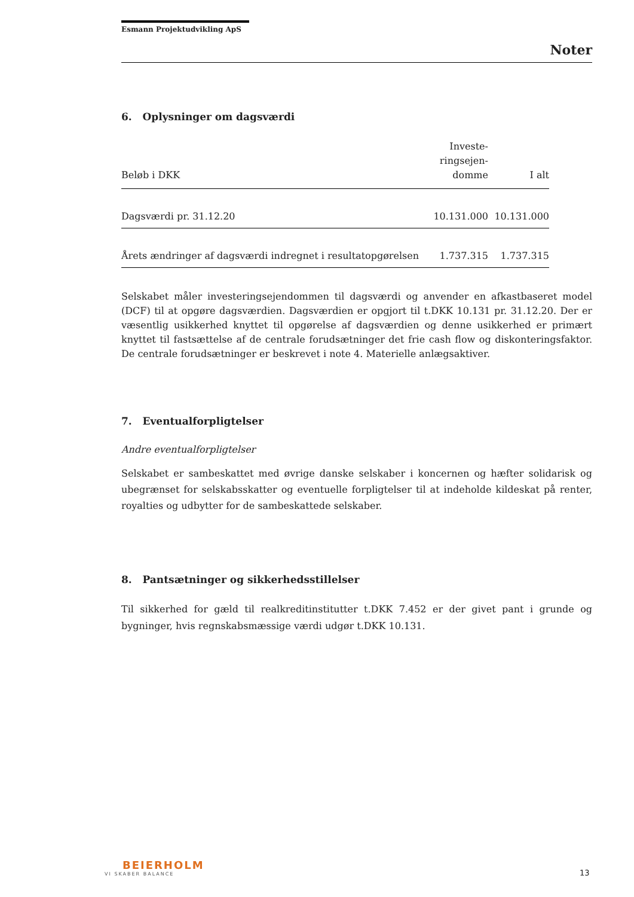Esmann Projektudvikling ApS
Noter
6. Oplysninger om dagsværdi
| Beløb i DKK | Investe- ringsejen- domme | I alt |
| --- | --- | --- |
| Dagsværdi pr. 31.12.20 | 10.131.000 | 10.131.000 |
| Årets ændringer af dagsværdi indregnet i resultatopgørelsen | 1.737.315 | 1.737.315 |
Selskabet måler investeringsejendommen til dagsværdi og anvender en afkastbaseret model (DCF) til at opgøre dagsværdien. Dagsværdien er opgjort til t.DKK 10.131 pr. 31.12.20. Der er væsentlig usikkerhed knyttet til opgørelse af dagsværdien og denne usikkerhed er primært knyttet til fastsættelse af de centrale forudsætninger det frie cash flow og diskonteringsfaktor. De centrale forudsætninger er beskrevet i note 4. Materielle anlægsaktiver.
7. Eventualforpligtelser
Andre eventualforpligtelser
Selskabet er sambeskattet med øvrige danske selskaber i koncernen og hæfter solidarisk og ubegrænset for selskabsskatter og eventuelle forpligtelser til at indeholde kildeskat på renter, royalties og udbytter for de sambeskattede selskaber.
8. Pantsætninger og sikkerhedsstillelser
Til sikkerhed for gæld til realkreditinstitutter t.DKK 7.452 er der givet pant i grunde og bygninger, hvis regnskabsmæssige værdi udgør t.DKK 10.131.
BEIERHOLM
VI SKABER BALANCE
13